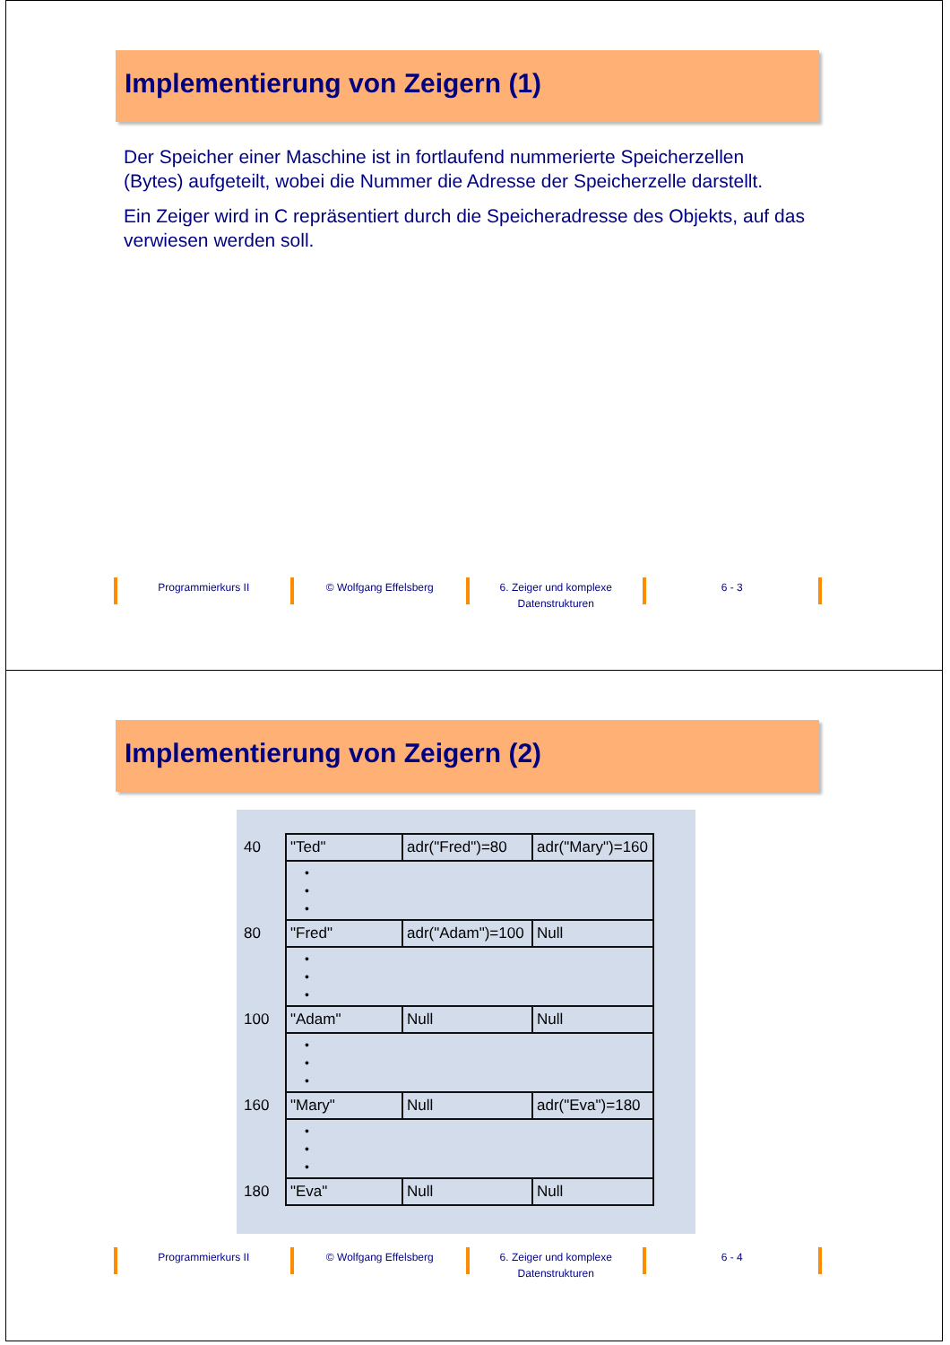Implementierung von Zeigern (1)
Der Speicher einer Maschine ist in fortlaufend nummerierte Speicherzellen (Bytes) aufgeteilt, wobei die Nummer die Adresse der Speicherzelle darstellt.
Ein Zeiger wird in C repräsentiert durch die Speicheradresse des Objekts, auf das verwiesen werden soll.
Programmierkurs II © Wolfgang Effelsberg 6. Zeiger und komplexe Datenstrukturen
6 - 3
Implementierung von Zeigern (2)
| 40 | "Ted" | adr("Fred")=80 | adr("Mary")=160 |
| | • • • | | |
| 80 | "Fred" | adr("Adam")=100 | Null |
| | • • • | | |
| 100 | "Adam" | Null | Null |
| | • • • | | |
| 160 | "Mary" | Null | adr("Eva")=180 |
| | • • • | | |
| 180 | "Eva" | Null | Null |
Programmierkurs II © Wolfgang Effelsberg 6. Zeiger und komplexe Datenstrukturen
6 - 4